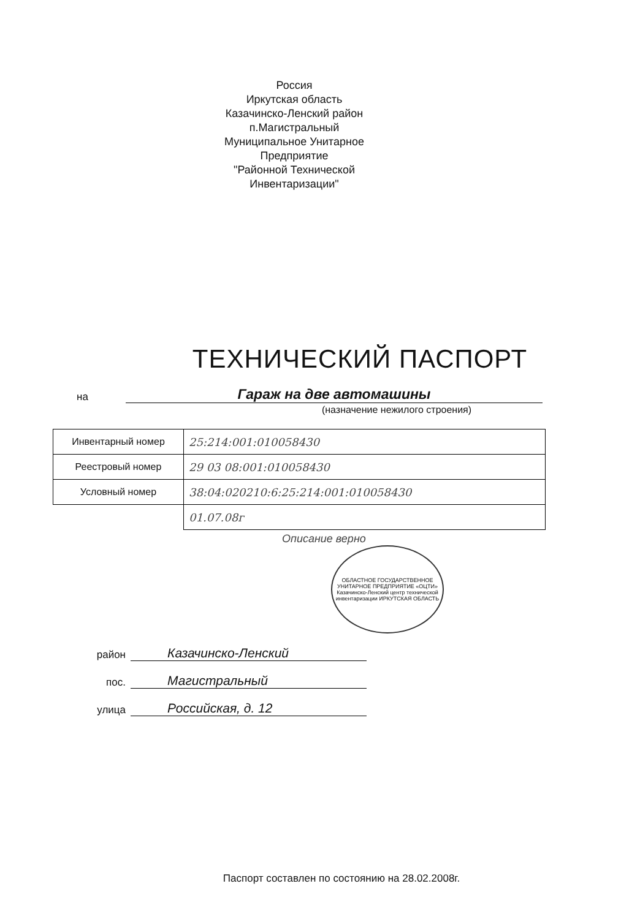Россия
Иркутская область
Казачинско-Ленский район
п.Магистральный
Муниципальное Унитарное Предприятие
"Районной Технической Инвентаризации"
ТЕХНИЧЕСКИЙ ПАСПОРТ
на
Гараж на две автомашины
(назначение нежилого строения)
| Инвентарный номер | 25:214:001:010058430 |
| Реестровый номер | 29 03 08:001:010058430 |
| Условный номер | 38:04:020210:6:25:214:001:010058430 |
| | 01.07.08г |
Описание верно
ОБЛАСТНОЕ ГОСУДАРСТВЕННОЕ УНИТАРНОЕ ПРЕДПРИЯТИЕ «ОЦТИ» Казачинско-Ленский центр технической инвентаризации ИРКУТСКАЯ ОБЛАСТЬ
район
Казачинско-Ленский
пос.
Магистральный
улица
Российская, д. 12
Паспорт составлен по состоянию на 28.02.2008г.